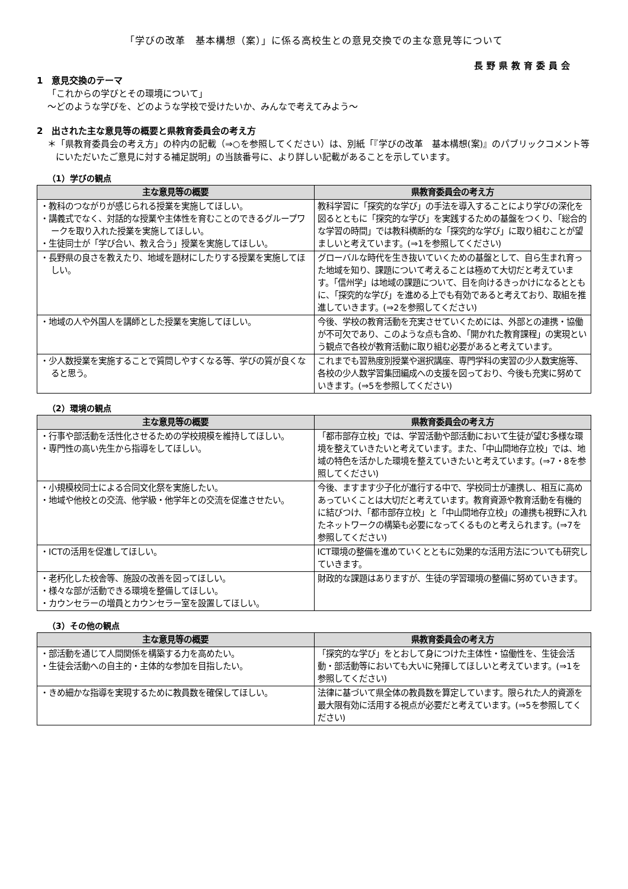「学びの改革　基本構想（案）」に係る高校生との意見交換での主な意見等について
長野県教育委員会
1　意見交換のテーマ
「これからの学びとその環境について」
～どのような学びを、どのような学校で受けたいか、みんなで考えてみよう～
2　出された主な意見等の概要と県教育委員会の考え方
＊「県教育委員会の考え方」の枠内の記載（⇒○を参照してください）は、別紙「『学びの改革　基本構想(案)』のパブリックコメント等にいただいたご意見に対する補足説明」の当該番号に、より詳しい記載があることを示しています。
（1）学びの観点
| 主な意見等の概要 | 県教育委員会の考え方 |
| --- | --- |
| ・教科のつながりが感じられる授業を実施してほしい。 ・講義式でなく、対話的な授業や主体性を育むことのできるグループワークを取り入れた授業を実施してほしい。 ・生徒同士が「学び合い、教え合う」授業を実施してほしい。 | 教科学習に「探究的な学び」の手法を導入することにより学びの深化を図るとともに「探究的な学び」を実践するための基盤をつくり、「総合的な学習の時間」では教科横断的な「探究的な学び」に取り組むことが望ましいと考えています。(⇒1を参照してください) |
| ・長野県の良さを教えたり、地域を題材にしたりする授業を実施してほしい。 | グローバルな時代を生き抜いていくための基盤として、自ら生まれ育った地域を知り、課題について考えることは極めて大切だと考えています。「信州学」は地域の課題について、目を向けるきっかけになるとともに、「探究的な学び」を進める上でも有効であると考えており、取組を推進していきます。(⇒2を参照してください) |
| ・地域の人や外国人を講師とした授業を実施してほしい。 | 今後、学校の教育活動を充実させていくためには、外部との連携・協働が不可欠であり、このような点も含め、「開かれた教育課程」の実現という観点で各校が教育活動に取り組む必要があると考えています。 |
| ・少人数授業を実施することで質問しやすくなる等、学びの質が良くなると思う。 | これまでも習熟度別授業や選択講座、専門学科の実習の少人数実施等、各校の少人数学習集団編成への支援を図っており、今後も充実に努めていきます。(⇒5を参照してください) |
（2）環境の観点
| 主な意見等の概要 | 県教育委員会の考え方 |
| --- | --- |
| ・行事や部活動を活性化させるための学校規模を維持してほしい。 ・専門性の高い先生から指導をしてほしい。 | 「都市部存立校」では、学習活動や部活動において生徒が望む多様な環境を整えていきたいと考えています。また、「中山間地存立校」では、地域の特色を活かした環境を整えていきたいと考えています。(⇒7・8を参照してください) |
| ・小規模校同士による合同文化祭を実施したい。 ・地域や他校との交流、他学級・他学年との交流を促進させたい。 | 今後、ますます少子化が進行する中で、学校同士が連携し、相互に高めあっていくことは大切だと考えています。教育資源や教育活動を有機的に結びつけ、「都市部存立校」と「中山間地存立校」の連携も視野に入れたネットワークの構築も必要になってくるものと考えられます。(⇒7を参照してください) |
| ・ICTの活用を促進してほしい。 | ICT環境の整備を進めていくとともに効果的な活用方法についても研究していきます。 |
| ・老朽化した校舎等、施設の改善を図ってほしい。 ・様々な部が活動できる環境を整備してほしい。 ・カウンセラーの増員とカウンセラー室を設置してほしい。 | 財政的な課題はありますが、生徒の学習環境の整備に努めていきます。 |
（3）その他の観点
| 主な意見等の概要 | 県教育委員会の考え方 |
| --- | --- |
| ・部活動を通じて人間関係を構築する力を高めたい。 ・生徒会活動への自主的・主体的な参加を目指したい。 | 「探究的な学び」をとおして身につけた主体性・協働性を、生徒会活動・部活動等においても大いに発揮してほしいと考えています。(⇒1を参照してください) |
| ・きめ細かな指導を実現するために教員数を確保してほしい。 | 法律に基づいて県全体の教員数を算定しています。限られた人的資源を最大限有効に活用する視点が必要だと考えています。(⇒5を参照してください) |